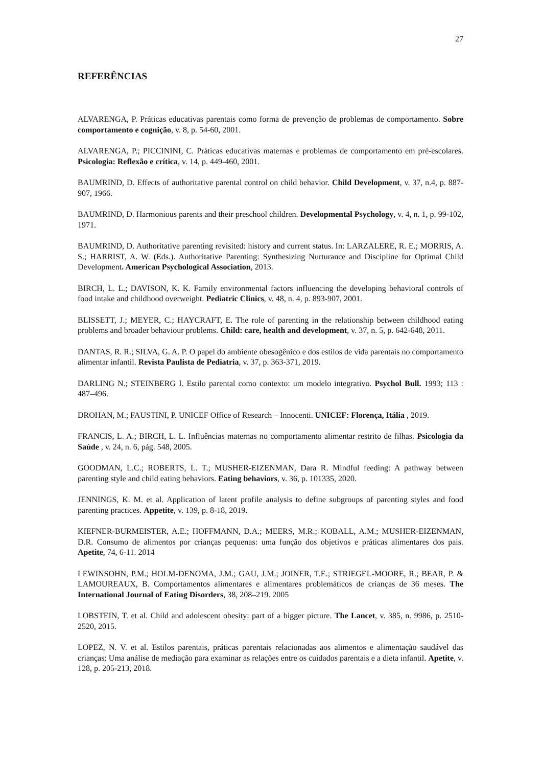27
REFERÊNCIAS
ALVARENGA, P. Práticas educativas parentais como forma de prevenção de problemas de comportamento. Sobre comportamento e cognição, v. 8, p. 54-60, 2001.
ALVARENGA, P.; PICCININI, C. Práticas educativas maternas e problemas de comportamento em pré-escolares. Psicologia: Reflexão e crítica, v. 14, p. 449-460, 2001.
BAUMRIND, D. Effects of authoritative parental control on child behavior. Child Development, v. 37, n.4, p. 887-907, 1966.
BAUMRIND, D. Harmonious parents and their preschool children. Developmental Psychology, v. 4, n. 1, p. 99-102, 1971.
BAUMRIND, D. Authoritative parenting revisited: history and current status. In: LARZALERE, R. E.; MORRIS, A. S.; HARRIST, A. W. (Eds.). Authoritative Parenting: Synthesizing Nurturance and Discipline for Optimal Child Development. American Psychological Association, 2013.
BIRCH, L. L.; DAVISON, K. K. Family environmental factors influencing the developing behavioral controls of food intake and childhood overweight. Pediatric Clinics, v. 48, n. 4, p. 893-907, 2001.
BLISSETT, J.; MEYER, C.; HAYCRAFT, E. The role of parenting in the relationship between childhood eating problems and broader behaviour problems. Child: care, health and development, v. 37, n. 5, p. 642-648, 2011.
DANTAS, R. R.; SILVA, G. A. P. O papel do ambiente obesogênico e dos estilos de vida parentais no comportamento alimentar infantil. Revista Paulista de Pediatria, v. 37, p. 363-371, 2019.
DARLING N.; STEINBERG I. Estilo parental como contexto: um modelo integrativo. Psychol Bull. 1993; 113 : 487–496.
DROHAN, M.; FAUSTINI, P. UNICEF Office of Research – Innocenti. UNICEF: Florença, Itália , 2019.
FRANCIS, L. A.; BIRCH, L. L. Influências maternas no comportamento alimentar restrito de filhas. Psicologia da Saúde , v. 24, n. 6, pág. 548, 2005.
GOODMAN, L.C.; ROBERTS, L. T.; MUSHER-EIZENMAN, Dara R. Mindful feeding: A pathway between parenting style and child eating behaviors. Eating behaviors, v. 36, p. 101335, 2020.
JENNINGS, K. M. et al. Application of latent profile analysis to define subgroups of parenting styles and food parenting practices. Appetite, v. 139, p. 8-18, 2019.
KIEFNER-BURMEISTER, A.E.; HOFFMANN, D.A.; MEERS, M.R.; KOBALL, A.M.; MUSHER-EIZENMAN, D.R. Consumo de alimentos por crianças pequenas: uma função dos objetivos e práticas alimentares dos pais. Apetite, 74, 6-11. 2014
LEWINSOHN, P.M.; HOLM-DENOMA, J.M.; GAU, J.M.; JOINER, T.E.; STRIEGEL-MOORE, R.; BEAR, P. & LAMOUREAUX, B. Comportamentos alimentares e alimentares problemáticos de crianças de 36 meses. The International Journal of Eating Disorders, 38, 208–219. 2005
LOBSTEIN, T. et al. Child and adolescent obesity: part of a bigger picture. The Lancet, v. 385, n. 9986, p. 2510-2520, 2015.
LOPEZ, N. V. et al. Estilos parentais, práticas parentais relacionadas aos alimentos e alimentação saudável das crianças: Uma análise de mediação para examinar as relações entre os cuidados parentais e a dieta infantil. Apetite, v. 128, p. 205-213, 2018.